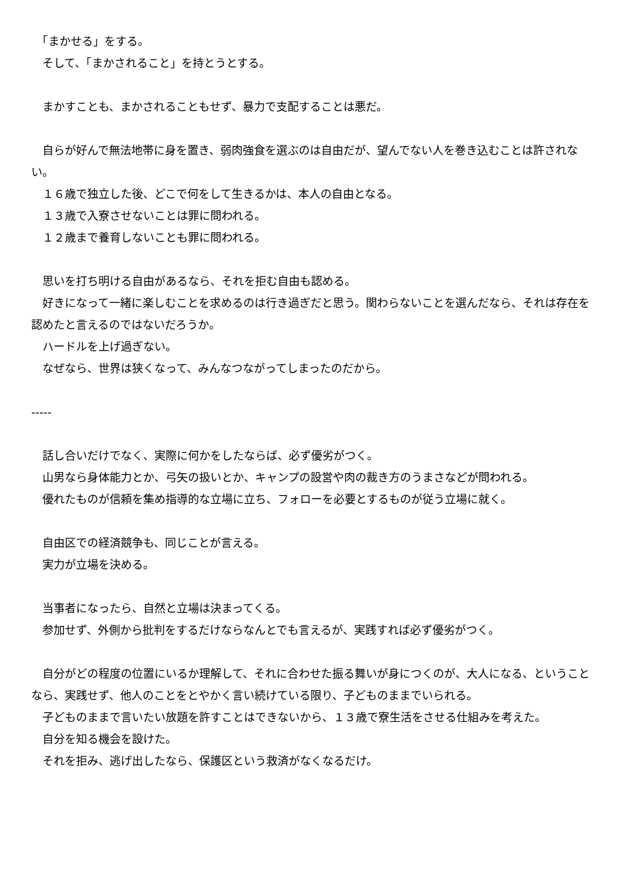「まかせる」をする。
　そして、「まかされること」を持とうとする。
　まかすことも、まかされることもせず、暴力で支配することは悪だ。
　自らが好んで無法地帯に身を置き、弱肉強食を選ぶのは自由だが、望んでない人を巻き込むことは許されない。
　１６歳で独立した後、どこで何をして生きるかは、本人の自由となる。
　１３歳で入寮させないことは罪に問われる。
　１２歳まで養育しないことも罪に問われる。
　思いを打ち明ける自由があるなら、それを拒む自由も認める。
　好きになって一緒に楽しむことを求めるのは行き過ぎだと思う。関わらないことを選んだなら、それは存在を認めたと言えるのではないだろうか。
　ハードルを上げ過ぎない。
　なぜなら、世界は狭くなって、みんなつながってしまったのだから。
-----
　話し合いだけでなく、実際に何かをしたならば、必ず優劣がつく。
　山男なら身体能力とか、弓矢の扱いとか、キャンプの設営や肉の裁き方のうまさなどが問われる。
　優れたものが信頼を集め指導的な立場に立ち、フォローを必要とするものが従う立場に就く。
　自由区での経済競争も、同じことが言える。
　実力が立場を決める。
　当事者になったら、自然と立場は決まってくる。
　参加せず、外側から批判をするだけならなんとでも言えるが、実践すれば必ず優劣がつく。
　自分がどの程度の位置にいるか理解して、それに合わせた振る舞いが身につくのが、大人になる、ということなら、実践せず、他人のことをとやかく言い続けている限り、子どものままでいられる。
　子どものままで言いたい放題を許すことはできないから、１３歳で寮生活をさせる仕組みを考えた。
　自分を知る機会を設けた。
　それを拒み、逃げ出したなら、保護区という救済がなくなるだけ。